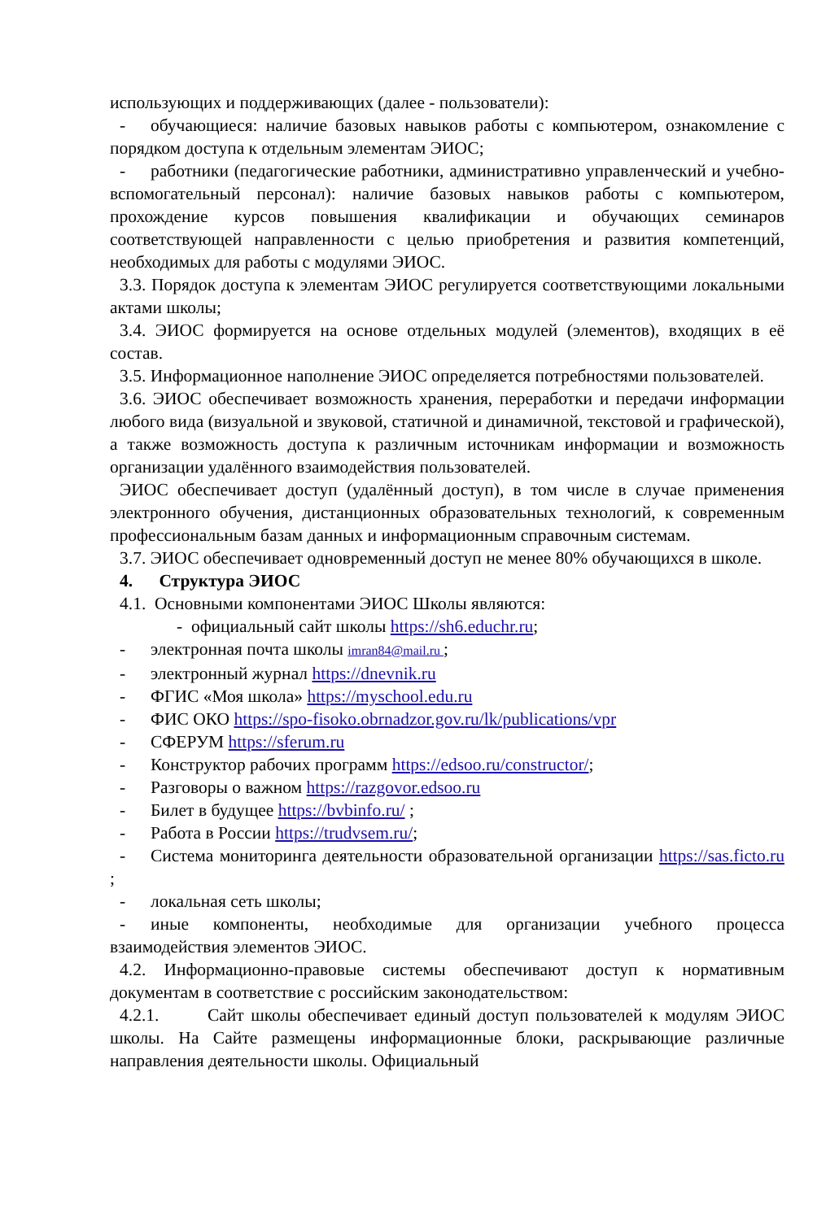использующих и поддерживающих (далее - пользователи):
- обучающиеся: наличие базовых навыков работы с компьютером, ознакомление с порядком доступа к отдельным элементам ЭИОС;
- работники (педагогические работники, административно управленческий и учебно-вспомогательный персонал): наличие базовых навыков работы с компьютером, прохождение курсов повышения квалификации и обучающих семинаров соответствующей направленности с целью приобретения и развития компетенций, необходимых для работы с модулями ЭИОС.
3.3. Порядок доступа к элементам ЭИОС регулируется соответствующими локальными актами школы;
3.4. ЭИОС формируется на основе отдельных модулей (элементов), входящих в её состав.
3.5. Информационное наполнение ЭИОС определяется потребностями пользователей.
3.6. ЭИОС обеспечивает возможность хранения, переработки и передачи информации любого вида (визуальной и звуковой, статичной и динамичной, текстовой и графической), а также возможность доступа к различным источникам информации и возможность организации удалённого взаимодействия пользователей.
ЭИОС обеспечивает доступ (удалённый доступ), в том числе в случае применения электронного обучения, дистанционных образовательных технологий, к современным профессиональным базам данных и информационным справочным системам.
3.7. ЭИОС обеспечивает одновременный доступ не менее 80% обучающихся в школе.
4. Структура ЭИОС
4.1. Основными компонентами ЭИОС Школы являются:
- официальный сайт школы https://sh6.educhr.ru;
- электронная почта школы imran84@mail.ru ;
- электронный журнал https://dnevnik.ru
- ФГИС «Моя школа» https://myschool.edu.ru
- ФИС ОКО https://spo-fisoko.obrnadzor.gov.ru/lk/publications/vpr
- СФЕРУМ https://sferum.ru
- Конструктор рабочих программ https://edsoo.ru/constructor/;
- Разговоры о важном https://razgovor.edsoo.ru
- Билет в будущее https://bvbinfo.ru/ ;
- Работа в России https://trudvsem.ru/;
- Система мониторинга деятельности образовательной организации https://sas.ficto.ru ;
- локальная сеть школы;
- иные компоненты, необходимые для организации учебного процесса взаимодействия элементов ЭИОС.
4.2. Информационно-правовые системы обеспечивают доступ к нормативным документам в соответствие с российским законодательством:
4.2.1. Сайт школы обеспечивает единый доступ пользователей к модулям ЭИОС школы. На Сайте размещены информационные блоки, раскрывающие различные направления деятельности школы. Официальный